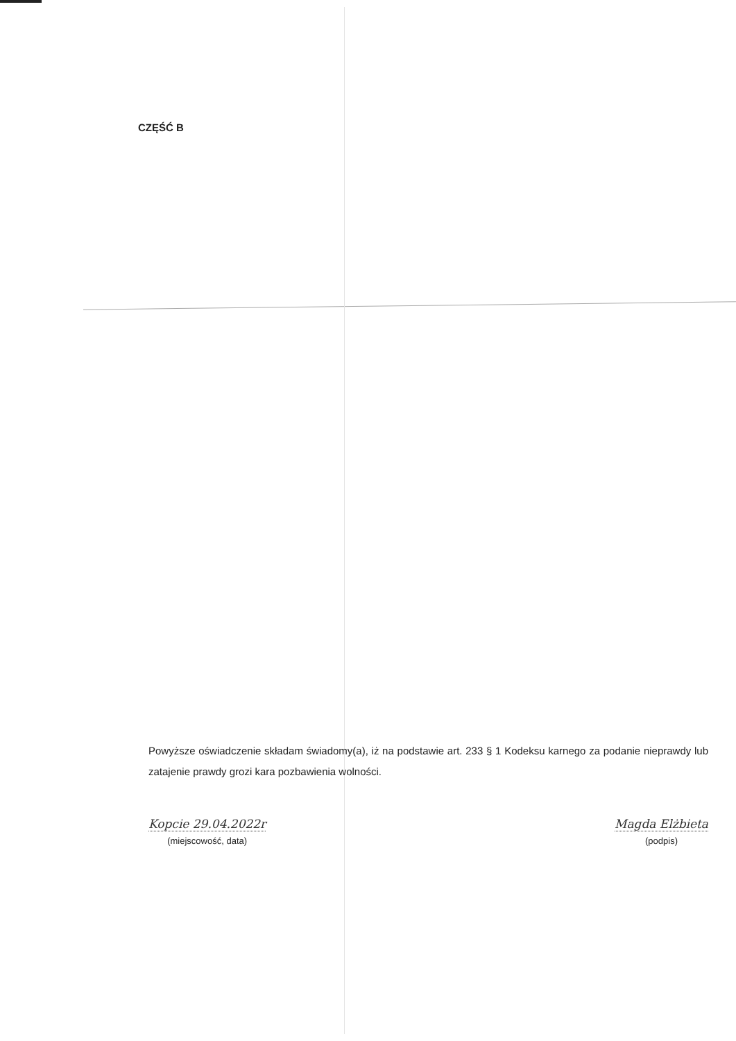CZĘŚĆ B
Powyższe oświadczenie składam świadomy(a), iż na podstawie art. 233 § 1 Kodeksu karnego za podanie nieprawdy lub zatajenie prawdy grozi kara pozbawienia wolności.
Kopcie 29.04.2022r
(miejscowość, data)
Magda Elżbieta
(podpis)